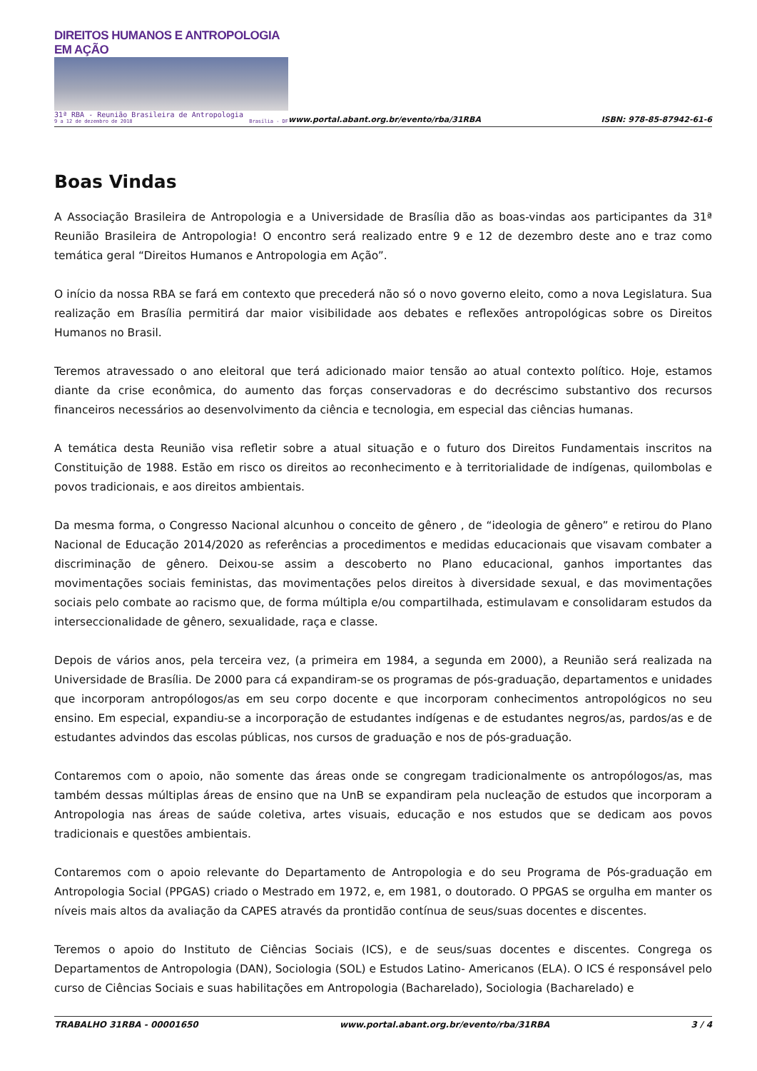DIREITOS HUMANOS E ANTROPOLOGIA EM AÇÃO
31ª RBA - Reunião Brasileira de Antropologia
9 a 12 de dezembro de 2018 Brasília - DF
www.portal.abant.org.br/evento/rba/31RBA
ISBN: 978-85-87942-61-6
Boas Vindas
A Associação Brasileira de Antropologia e a Universidade de Brasília dão as boas-vindas aos participantes da 31ª Reunião Brasileira de Antropologia! O encontro será realizado entre 9 e 12 de dezembro deste ano e traz como temática geral “Direitos Humanos e Antropologia em Ação”.
O início da nossa RBA se fará em contexto que precederá não só o novo governo eleito, como a nova Legislatura. Sua realização em Brasília permitirá dar maior visibilidade aos debates e reflexões antropológicas sobre os Direitos Humanos no Brasil.
Teremos atravessado o ano eleitoral que terá adicionado maior tensão ao atual contexto político. Hoje, estamos diante da crise econômica, do aumento das forças conservadoras e do decréscimo substantivo dos recursos financeiros necessários ao desenvolvimento da ciência e tecnologia, em especial das ciências humanas.
A temática desta Reunião visa refletir sobre a atual situação e o futuro dos Direitos Fundamentais inscritos na Constituição de 1988. Estão em risco os direitos ao reconhecimento e à territorialidade de indígenas, quilombolas e povos tradicionais, e aos direitos ambientais.
Da mesma forma, o Congresso Nacional alcunhou o conceito de gênero , de “ideologia de gênero” e retirou do Plano Nacional de Educação 2014/2020 as referências a procedimentos e medidas educacionais que visavam combater a discriminação de gênero. Deixou-se assim a descoberto no Plano educacional, ganhos importantes das movimentações sociais feministas, das movimentações pelos direitos à diversidade sexual, e das movimentações sociais pelo combate ao racismo que, de forma múltipla e/ou compartilhada, estimulavam e consolidaram estudos da interseccionalidade de gênero, sexualidade, raça e classe.
Depois de vários anos, pela terceira vez, (a primeira em 1984, a segunda em 2000), a Reunião será realizada na Universidade de Brasília. De 2000 para cá expandiram-se os programas de pós-graduação, departamentos e unidades que incorporam antropólogos/as em seu corpo docente e que incorporam conhecimentos antropológicos no seu ensino. Em especial, expandiu-se a incorporação de estudantes indígenas e de estudantes negros/as, pardos/as e de estudantes advindos das escolas públicas, nos cursos de graduação e nos de pós-graduação.
Contaremos com o apoio, não somente das áreas onde se congregam tradicionalmente os antropólogos/as, mas também dessas múltiplas áreas de ensino que na UnB se expandiram pela nucleação de estudos que incorporam a Antropologia nas áreas de saúde coletiva, artes visuais, educação e nos estudos que se dedicam aos povos tradicionais e questões ambientais.
Contaremos com o apoio relevante do Departamento de Antropologia e do seu Programa de Pós-graduação em Antropologia Social (PPGAS) criado o Mestrado em 1972, e, em 1981, o doutorado. O PPGAS se orgulha em manter os níveis mais altos da avaliação da CAPES através da prontidão contínua de seus/suas docentes e discentes.
Teremos o apoio do Instituto de Ciências Sociais (ICS), e de seus/suas docentes e discentes. Congrega os Departamentos de Antropologia (DAN), Sociologia (SOL) e Estudos Latino- Americanos (ELA). O ICS é responsável pelo curso de Ciências Sociais e suas habilitações em Antropologia (Bacharelado), Sociologia (Bacharelado) e
TRABALHO 31RBA - 00001650 www.portal.abant.org.br/evento/rba/31RBA 3 / 4